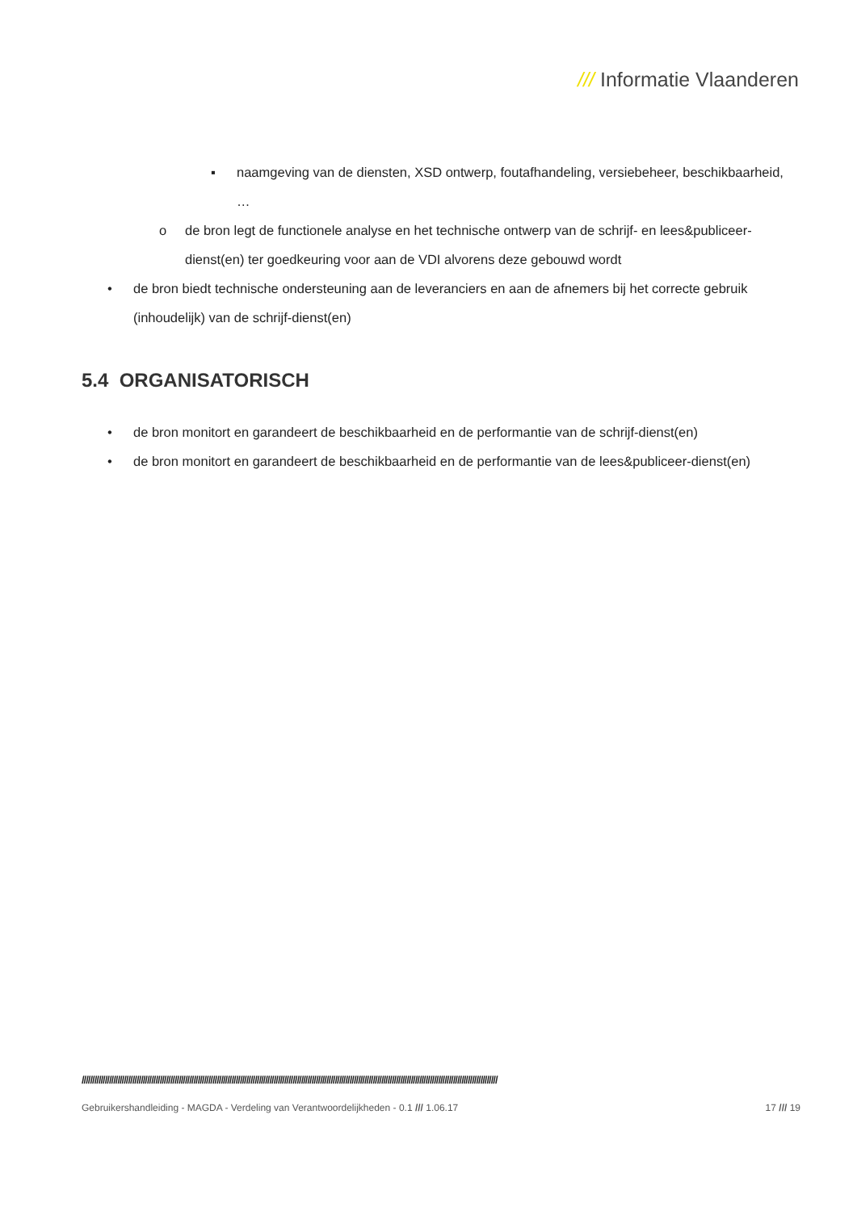/// Informatie Vlaanderen
▪ naamgeving van de diensten, XSD ontwerp, foutafhandeling, versiebeheer, beschikbaarheid, …
o de bron legt de functionele analyse en het technische ontwerp van de schrijf- en lees&publiceer-dienst(en) ter goedkeuring voor aan de VDI alvorens deze gebouwd wordt
• de bron biedt technische ondersteuning aan de leveranciers en aan de afnemers bij het correcte gebruik (inhoudelijk) van de schrijf-dienst(en)
5.4 ORGANISATORISCH
• de bron monitort en garandeert de beschikbaarheid en de performantie van de schrijf-dienst(en)
• de bron monitort en garandeert de beschikbaarheid en de performantie van de lees&publiceer-dienst(en)
/////////////////////////////////////////////////////////////////////////////////////////////////////////////////////////////////////////////////////////////////////////////////////////////////////
Gebruikershandleiding - MAGDA - Verdeling van Verantwoordelijkheden - 0.1 /// 1.06.17 17 /// 19